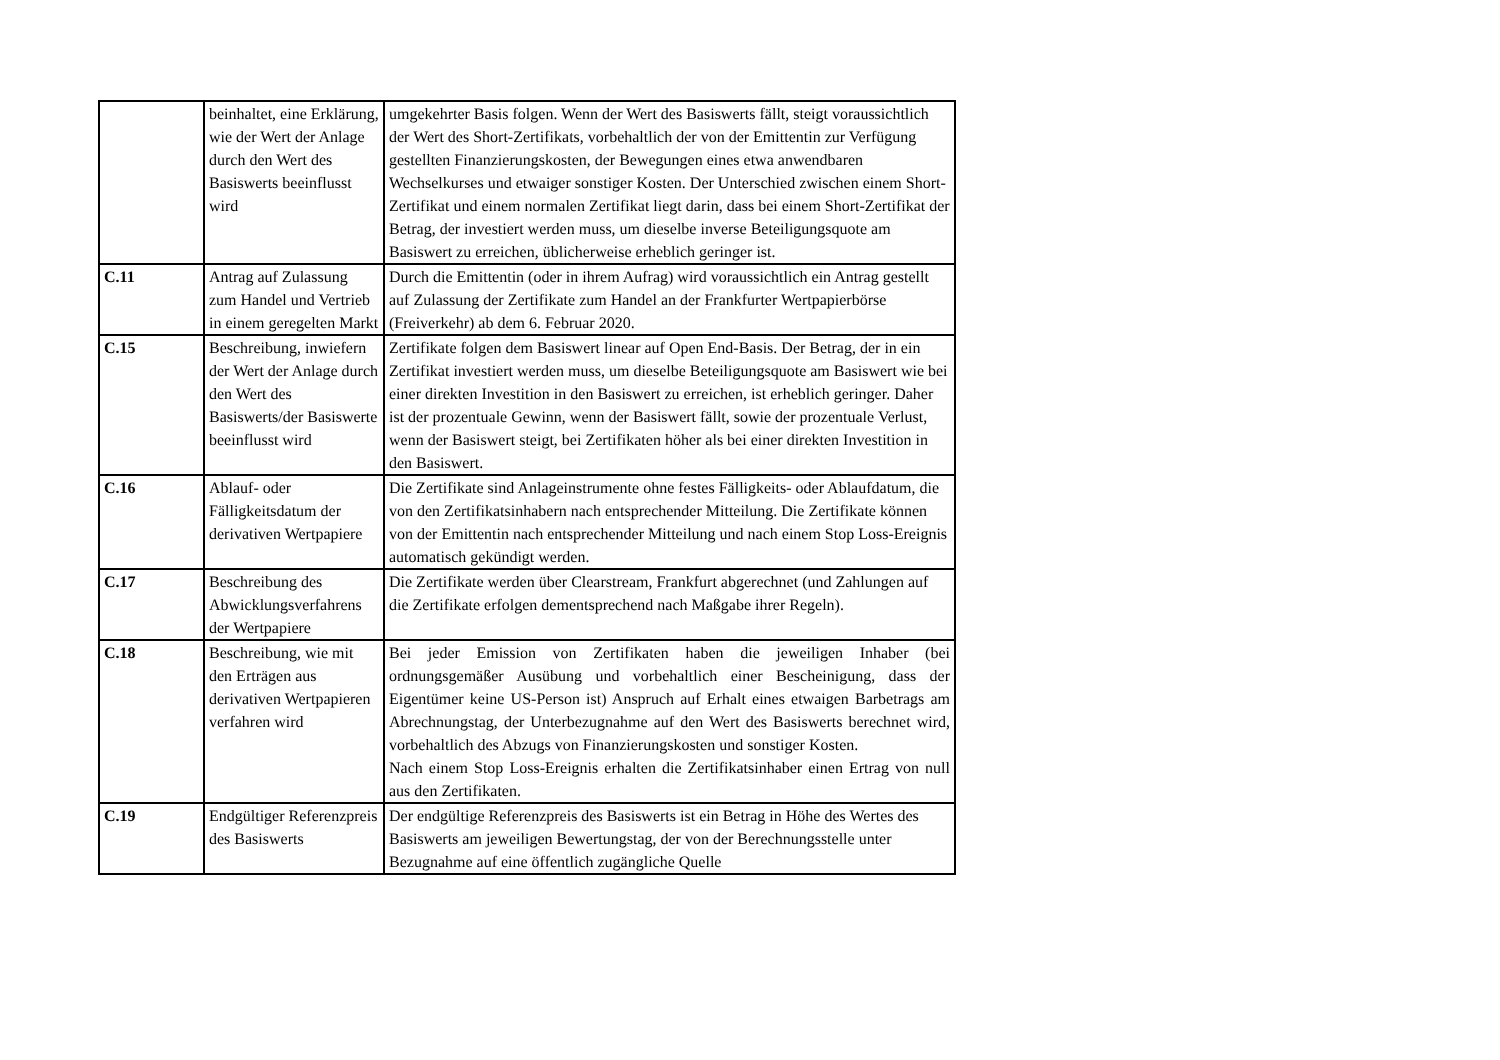| | beinhaltet, eine Erklärung, wie der Wert der Anlage durch den Wert des Basiswerts beeinflusst wird | umgekehrter Basis folgen. Wenn der Wert des Basiswerts fällt, steigt voraussichtlich der Wert des Short-Zertifikats, vorbehaltlich der von der Emittentin zur Verfügung gestellten Finanzierungskosten, der Bewegungen eines etwa anwendbaren Wechselkurses und etwaiger sonstiger Kosten. Der Unterschied zwischen einem Short-Zertifikat und einem normalen Zertifikat liegt darin, dass bei einem Short-Zertifikat der Betrag, der investiert werden muss, um dieselbe inverse Beteiligungsquote am Basiswert zu erreichen, üblicherweise erheblich geringer ist. |
| C.11 | Antrag auf Zulassung zum Handel und Vertrieb in einem geregelten Markt | Durch die Emittentin (oder in ihrem Aufrag) wird voraussichtlich ein Antrag gestellt auf Zulassung der Zertifikate zum Handel an der Frankfurter Wertpapierbörse (Freiverkehr) ab dem 6. Februar 2020. |
| C.15 | Beschreibung, inwiefern der Wert der Anlage durch den Wert des Basiswerts/der Basiswerte beeinflusst wird | Zertifikate folgen dem Basiswert linear auf Open End-Basis. Der Betrag, der in ein Zertifikat investiert werden muss, um dieselbe Beteiligungsquote am Basiswert wie bei einer direkten Investition in den Basiswert zu erreichen, ist erheblich geringer. Daher ist der prozentuale Gewinn, wenn der Basiswert fällt, sowie der prozentuale Verlust, wenn der Basiswert steigt, bei Zertifikaten höher als bei einer direkten Investition in den Basiswert. |
| C.16 | Ablauf- oder Fälligkeitsdatum der derivativen Wertpapiere | Die Zertifikate sind Anlageinstrumente ohne festes Fälligkeits- oder Ablaufdatum, die von den Zertifikatsinhabern nach entsprechender Mitteilung. Die Zertifikate können von der Emittentin nach entsprechender Mitteilung und nach einem Stop Loss-Ereignis automatisch gekündigt werden. |
| C.17 | Beschreibung des Abwicklungsverfahrens der Wertpapiere | Die Zertifikate werden über Clearstream, Frankfurt abgerechnet (und Zahlungen auf die Zertifikate erfolgen dementsprechend nach Maßgabe ihrer Regeln). |
| C.18 | Beschreibung, wie mit den Erträgen aus derivativen Wertpapieren verfahren wird | Bei jeder Emission von Zertifikaten haben die jeweiligen Inhaber (bei ordnungsgemäßer Ausübung und vorbehaltlich einer Bescheinigung, dass der Eigentümer keine US-Person ist) Anspruch auf Erhalt eines etwaigen Barbetrags am Abrechnungstag, der Unterbezugnahme auf den Wert des Basiswerts berechnet wird, vorbehaltlich des Abzugs von Finanzierungskosten und sonstiger Kosten. Nach einem Stop Loss-Ereignis erhalten die Zertifikatsinhaber einen Ertrag von null aus den Zertifikaten. |
| C.19 | Endgültiger Referenzpreis des Basiswerts | Der endgültige Referenzpreis des Basiswerts ist ein Betrag in Höhe des Wertes des Basiswerts am jeweiligen Bewertungstag, der von der Berechnungsstelle unter Bezugnahme auf eine öffentlich zugängliche Quelle |